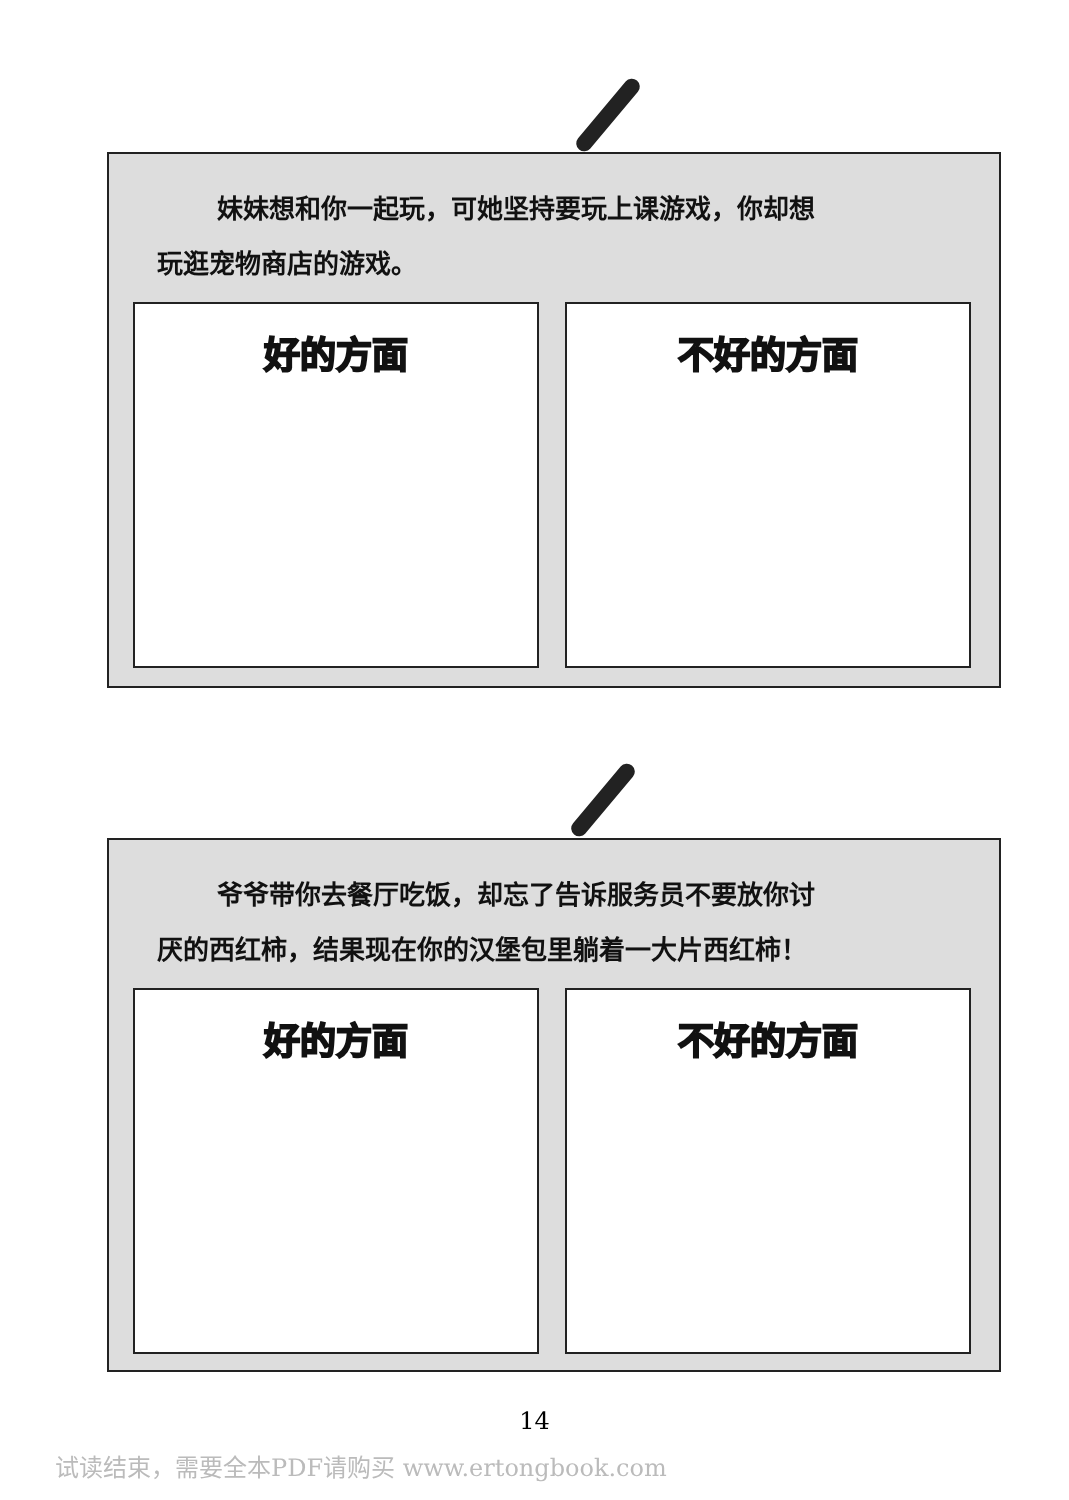妹妹想和你一起玩，可她坚持要玩上课游戏，你却想
玩逛宠物商店的游戏。
好的方面 不好的方面
爷爷带你去餐厅吃饭，却忘了告诉服务员不要放你讨
厌的西红柿，结果现在你的汉堡包里躺着一大片西红柿！
好的方面 不好的方面
14
试读结束，需要全本PDF请购买 www.ertongbook.com